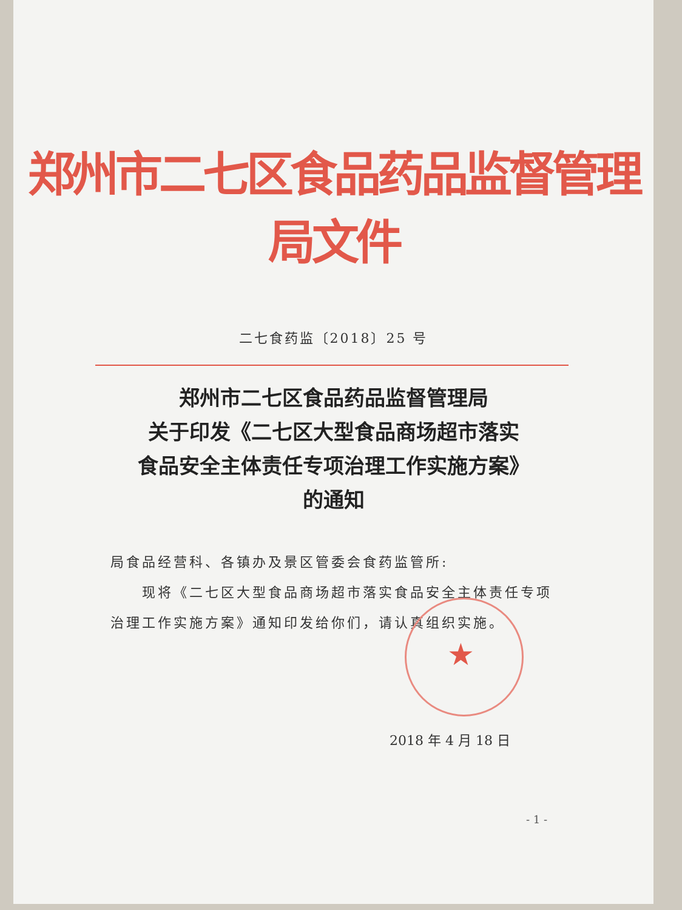★
郑州市二七区食品药品监督管理局文件
二七食药监〔2018〕25 号
郑州市二七区食品药品监督管理局
关于印发《二七区大型食品商场超市落实
食品安全主体责任专项治理工作实施方案》
的通知
局食品经营科、各镇办及景区管委会食药监管所:
  现将《二七区大型食品商场超市落实食品安全主体责任专项治理工作实施方案》通知印发给你们，请认真组织实施。
2018 年 4 月 18 日
- 1 -